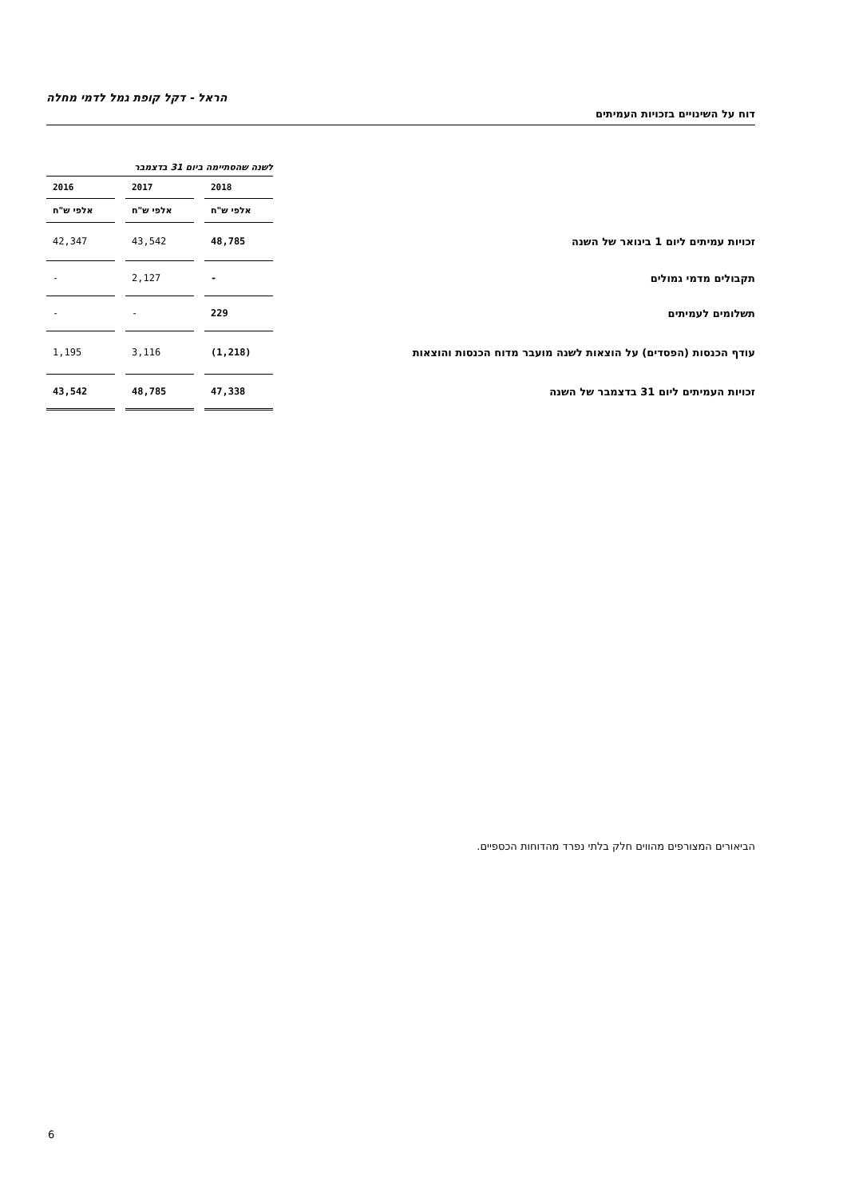הראל - דקל קופת גמל לדמי מחלה
דוח על השינויים בזכויות העמיתים
| | לשנה שהסתיימה ביום 31 בדצמבר | | | | |
| | 2018 | | 2017 | | 2016 |
| | אלפי ש"ח | | אלפי ש"ח | | אלפי ש"ח |
| זכויות עמיתים ליום 1 בינואר של השנה | 48,785 | | 43,542 | | 42,347 |
| תקבולים מדמי גמולים | - | | 2,127 | | - |
| תשלומים לעמיתים | 229 | | - | | - |
| עודף הכנסות (הפסדים) על הוצאות לשנה מועבר מדוח הכנסות והוצאות | (1,218) | | 3,116 | | 1,195 |
| זכויות העמיתים ליום 31 בדצמבר של השנה | 47,338 | | 48,785 | | 43,542 |
הביאורים המצורפים מהווים חלק בלתי נפרד מהדוחות הכספיים.
6